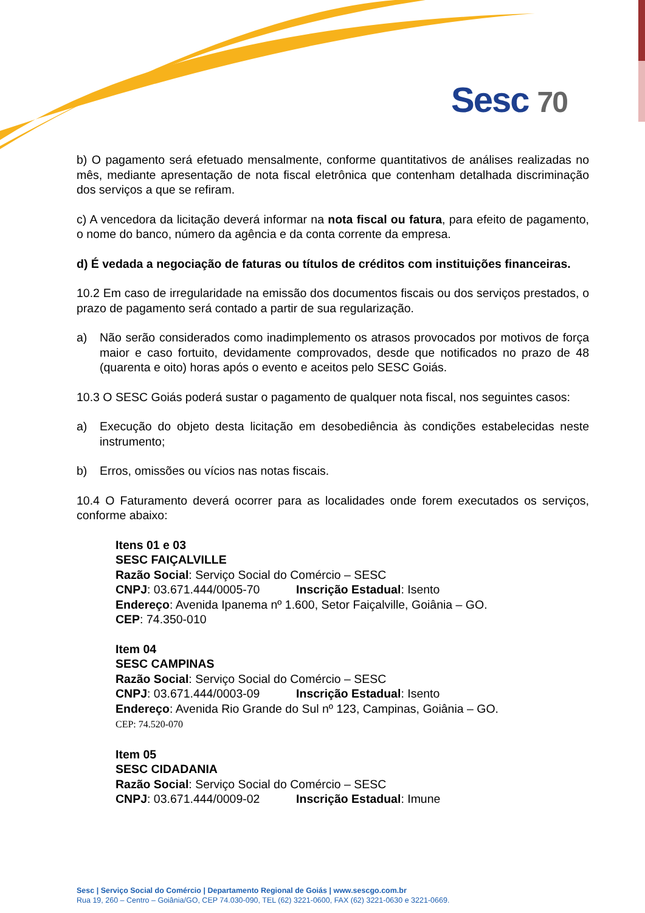Sesc 70
b) O pagamento será efetuado mensalmente, conforme quantitativos de análises realizadas no mês, mediante apresentação de nota fiscal eletrônica que contenham detalhada discriminação dos serviços a que se refiram.
c) A vencedora da licitação deverá informar na nota fiscal ou fatura, para efeito de pagamento, o nome do banco, número da agência e da conta corrente da empresa.
d) É vedada a negociação de faturas ou títulos de créditos com instituições financeiras.
10.2 Em caso de irregularidade na emissão dos documentos fiscais ou dos serviços prestados, o prazo de pagamento será contado a partir de sua regularização.
a) Não serão considerados como inadimplemento os atrasos provocados por motivos de força maior e caso fortuito, devidamente comprovados, desde que notificados no prazo de 48 (quarenta e oito) horas após o evento e aceitos pelo SESC Goiás.
10.3 O SESC Goiás poderá sustar o pagamento de qualquer nota fiscal, nos seguintes casos:
a) Execução do objeto desta licitação em desobediência às condições estabelecidas neste instrumento;
b) Erros, omissões ou vícios nas notas fiscais.
10.4 O Faturamento deverá ocorrer para as localidades onde forem executados os serviços, conforme abaixo:
Itens 01 e 03
SESC FAIÇALVILLE
Razão Social: Serviço Social do Comércio – SESC
CNPJ: 03.671.444/0005-70 Inscrição Estadual: Isento
Endereço: Avenida Ipanema nº 1.600, Setor Faiçalville, Goiânia – GO.
CEP: 74.350-010
Item 04
SESC CAMPINAS
Razão Social: Serviço Social do Comércio – SESC
CNPJ: 03.671.444/0003-09 Inscrição Estadual: Isento
Endereço: Avenida Rio Grande do Sul nº 123, Campinas, Goiânia – GO.
CEP: 74.520-070
Item 05
SESC CIDADANIA
Razão Social: Serviço Social do Comércio – SESC
CNPJ: 03.671.444/0009-02 Inscrição Estadual: Imune
Sesc | Serviço Social do Comércio | Departamento Regional de Goiás | www.sescgo.com.br
Rua 19, 260 – Centro – Goiânia/GO, CEP 74.030-090, TEL (62) 3221-0600, FAX (62) 3221-0630 e 3221-0669.